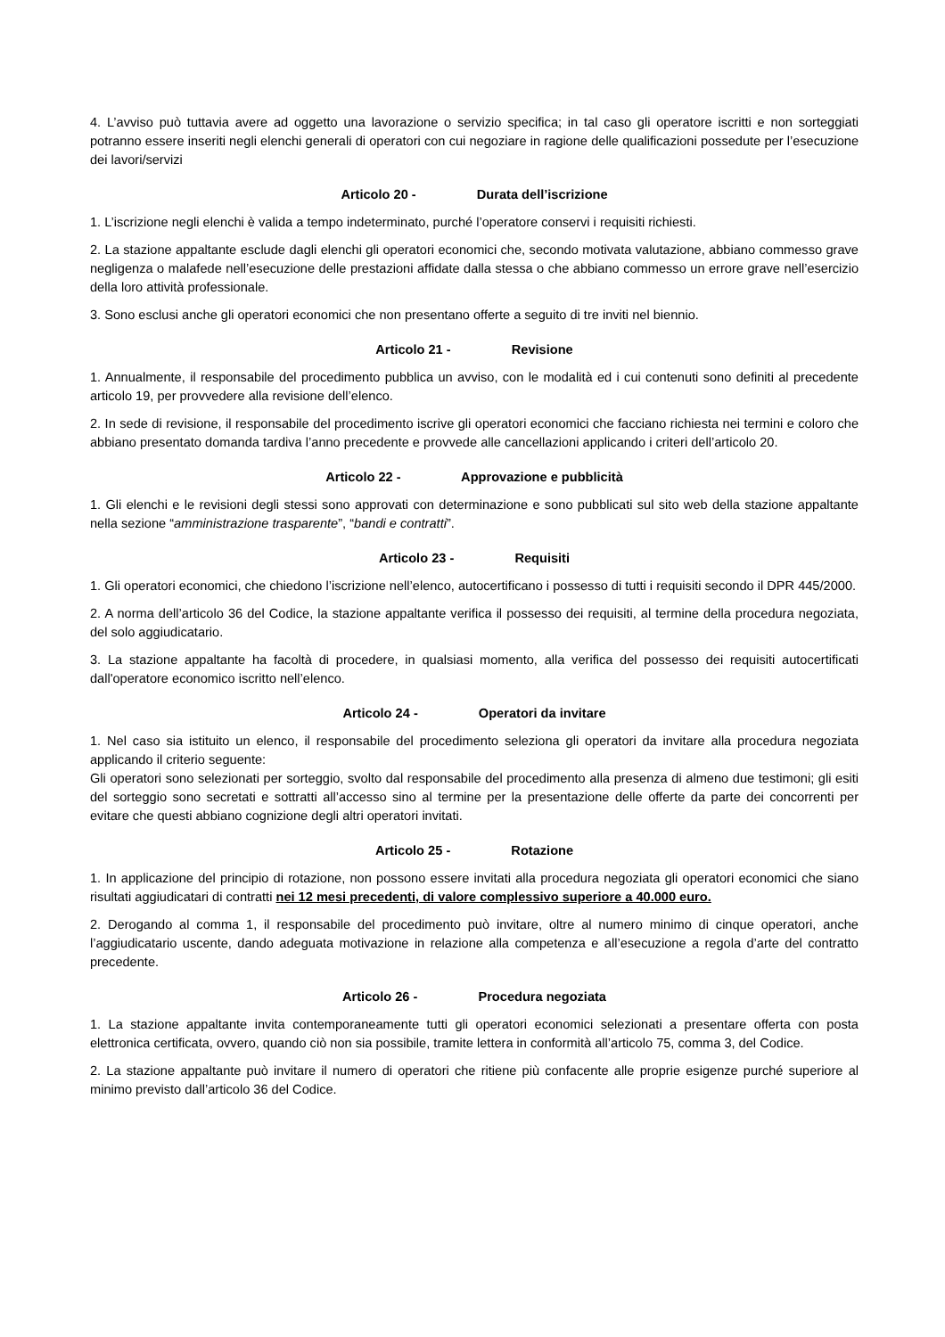4. L’avviso può tuttavia avere ad oggetto una lavorazione o servizio specifica; in tal caso gli operatore iscritti e non sorteggiati potranno essere inseriti negli elenchi generali di operatori con cui negoziare in ragione delle qualificazioni possedute per l’esecuzione dei lavori/servizi
Articolo 20 - Durata dell’iscrizione
1. L’iscrizione negli elenchi è valida a tempo indeterminato, purché l’operatore conservi i requisiti richiesti.
2. La stazione appaltante esclude dagli elenchi gli operatori economici che, secondo motivata valutazione, abbiano commesso grave negligenza o malafede nell’esecuzione delle prestazioni affidate dalla stessa o che abbiano commesso un errore grave nell’esercizio della loro attività professionale.
3. Sono esclusi anche gli operatori economici che non presentano offerte a seguito di tre inviti nel biennio.
Articolo 21 - Revisione
1. Annualmente, il responsabile del procedimento pubblica un avviso, con le modalità ed i cui contenuti sono definiti al precedente articolo 19, per provvedere alla revisione dell’elenco.
2. In sede di revisione, il responsabile del procedimento iscrive gli operatori economici che facciano richiesta nei termini e coloro che abbiano presentato domanda tardiva l’anno precedente e provvede alle cancellazioni applicando i criteri dell’articolo 20.
Articolo 22 - Approvazione e pubblicità
1. Gli elenchi e le revisioni degli stessi sono approvati con determinazione e sono pubblicati sul sito web della stazione appaltante nella sezione “amministrazione trasparente”, “bandi e contratti”.
Articolo 23 - Requisiti
1. Gli operatori economici, che chiedono l’iscrizione nell’elenco, autocertificano i possesso di tutti i requisiti secondo il DPR 445/2000.
2. A norma dell’articolo 36 del Codice, la stazione appaltante verifica il possesso dei requisiti, al termine della procedura negoziata, del solo aggiudicatario.
3. La stazione appaltante ha facoltà di procedere, in qualsiasi momento, alla verifica del possesso dei requisiti autocertificati dall'operatore economico iscritto nell’elenco.
Articolo 24 - Operatori da invitare
1. Nel caso sia istituito un elenco, il responsabile del procedimento seleziona gli operatori da invitare alla procedura negoziata applicando il criterio seguente:
Gli operatori sono selezionati per sorteggio, svolto dal responsabile del procedimento alla presenza di almeno due testimoni; gli esiti del sorteggio sono secretati e sottratti all’accesso sino al termine per la presentazione delle offerte da parte dei concorrenti per evitare che questi abbiano cognizione degli altri operatori invitati.
Articolo 25 - Rotazione
1. In applicazione del principio di rotazione, non possono essere invitati alla procedura negoziata gli operatori economici che siano risultati aggiudicatari di contratti nei 12 mesi precedenti, di valore complessivo superiore a 40.000 euro.
2. Derogando al comma 1, il responsabile del procedimento può invitare, oltre al numero minimo di cinque operatori, anche l’aggiudicatario uscente, dando adeguata motivazione in relazione alla competenza e all’esecuzione a regola d’arte del contratto precedente.
Articolo 26 - Procedura negoziata
1. La stazione appaltante invita contemporaneamente tutti gli operatori economici selezionati a presentare offerta con posta elettronica certificata, ovvero, quando ciò non sia possibile, tramite lettera in conformità all’articolo 75, comma 3, del Codice.
2. La stazione appaltante può invitare il numero di operatori che ritiene più confacente alle proprie esigenze purché superiore al minimo previsto dall’articolo 36 del Codice.